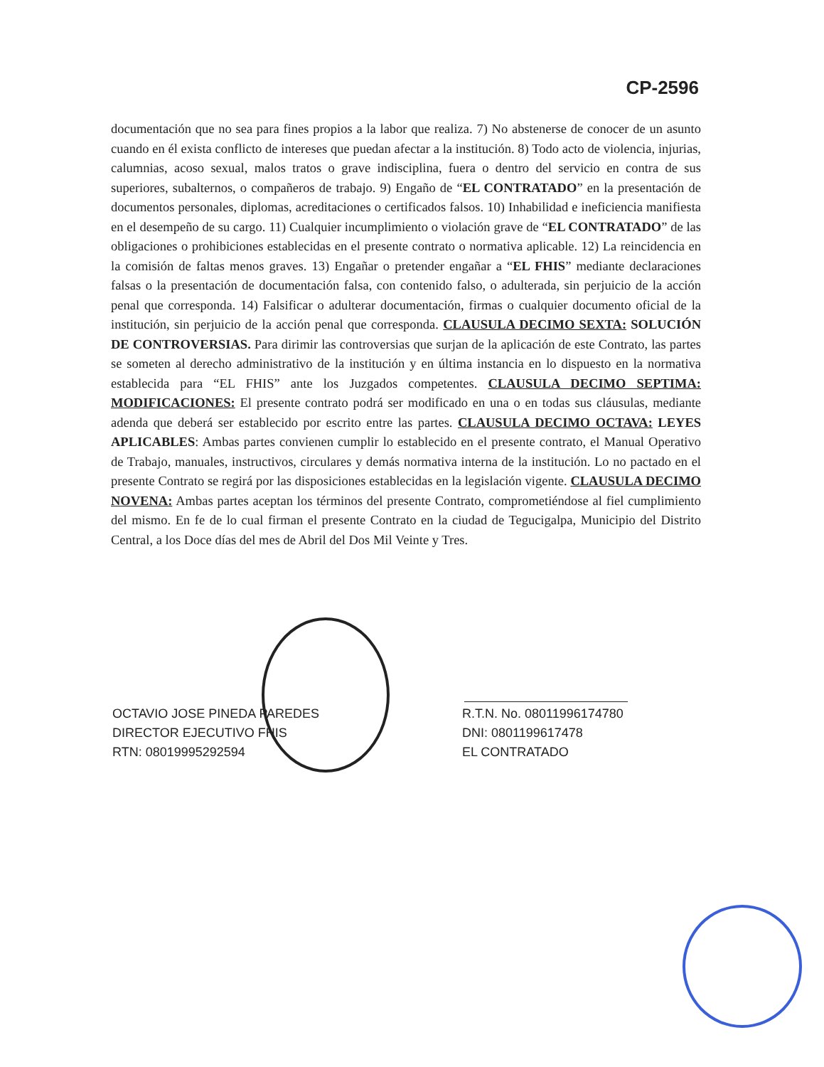CP-2596
documentación que no sea para fines propios a la labor que realiza. 7) No abstenerse de conocer de un asunto cuando en él exista conflicto de intereses que puedan afectar a la institución. 8) Todo acto de violencia, injurias, calumnias, acoso sexual, malos tratos o grave indisciplina, fuera o dentro del servicio en contra de sus superiores, subalternos, o compañeros de trabajo. 9) Engaño de “EL CONTRATADO” en la presentación de documentos personales, diplomas, acreditaciones o certificados falsos. 10) Inhabilidad e ineficiencia manifiesta en el desempeño de su cargo. 11) Cualquier incumplimiento o violación grave de “EL CONTRATADO” de las obligaciones o prohibiciones establecidas en el presente contrato o normativa aplicable. 12) La reincidencia en la comisión de faltas menos graves. 13) Engañar o pretender engañar a “EL FHIS” mediante declaraciones falsas o la presentación de documentación falsa, con contenido falso, o adulterada, sin perjuicio de la acción penal que corresponda. 14) Falsificar o adulterar documentación, firmas o cualquier documento oficial de la institución, sin perjuicio de la acción penal que corresponda. CLAUSULA DECIMO SEXTA: SOLUCIÓN DE CONTROVERSIAS. Para dirimir las controversias que surjan de la aplicación de este Contrato, las partes se someten al derecho administrativo de la institución y en última instancia en lo dispuesto en la normativa establecida para “EL FHIS” ante los Juzgados competentes. CLAUSULA DECIMO SEPTIMA: MODIFICACIONES: El presente contrato podrá ser modificado en una o en todas sus cláusulas, mediante adenda que deberá ser establecido por escrito entre las partes. CLAUSULA DECIMO OCTAVA: LEYES APLICABLES: Ambas partes convienen cumplir lo establecido en el presente contrato, el Manual Operativo de Trabajo, manuales, instructivos, circulares y demás normativa interna de la institución. Lo no pactado en el presente Contrato se regirá por las disposiciones establecidas en la legislación vigente. CLAUSULA DECIMO NOVENA: Ambas partes aceptan los términos del presente Contrato, comprometiéndose al fiel cumplimiento del mismo. En fe de lo cual firman el presente Contrato en la ciudad de Tegucigalpa, Municipio del Distrito Central, a los Doce días del mes de Abril del Dos Mil Veinte y Tres.
OCTAVIO JOSE PINEDA PAREDES
DIRECTOR EJECUTIVO FHIS
RTN: 08019995292594
R.T.N. No. 08011996174780
DNI: 0801199617478
EL CONTRATADO